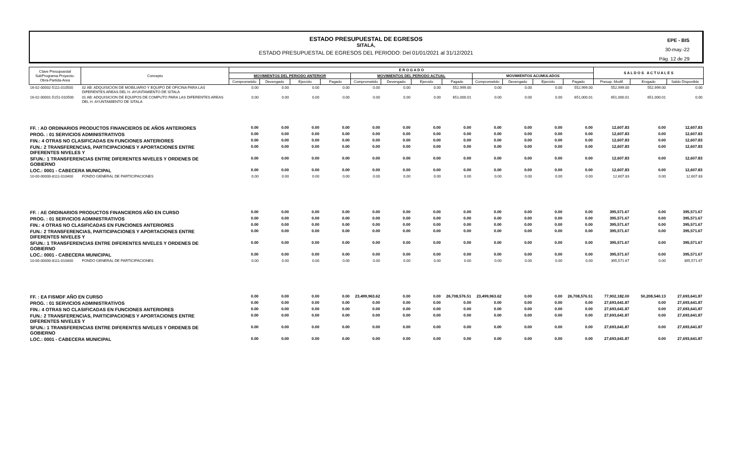ESTADO PRESUPUESTAL DE EGRESOS
SITALÁ,
ESTADO PRESUPUESTAL DE EGRESOS DEL PERIODO: Del 01/01/2021 al 31/12/2021
EPE - BIS
30-may.-22
Pág. 12 de 29
| Clave Presupuestal SubPrograma-Proyecto- Obra-Partida-Area | Concepto | E R O G A D O | | | | | | | | | | | | S A L D O S A C T U A L E S | | |
| --- | --- | --- | --- | --- | --- | --- | --- | --- | --- | --- | --- | --- | --- | --- | --- | --- |
| | | MOVIMIENTOS DEL PERIODO ANTERIOR | | | | MOVIMIENTOS DEL PERIODO ACTUAL | | | | MOVIMIENTOS ACUMULADOS | | | | | | |
| | | Comprometido | Devengado | Ejercido | Pagado | Comprometido | Devengado | Ejercido | Pagado | Comprometido | Devengado | Ejercido | Pagado | Presup. Modif. | Erogado | Saldo Disponible |
| 16-02-00002-5111-010500 | 02 AB: ADQUISICION DE MOBILIARIO Y EQUIPO DE OFICINA PARA LAS DIFERENTES AREAS DEL H. AYUNTAMIENTO DE SITALA | 0.00 | 0.00 | 0.00 | 0.00 | 0.00 | 0.00 | 0.00 | 552,999.00 | 0.00 | 0.00 | 0.00 | 552,999.00 | 552,999.00 | 552,999.00 | 0.00 |
| 16-02-00001-5151-010500 | 01 AB: ADQUISICION DE EQUIPOS DE COMPUTO PARA LAS DIFERENTES AREAS DEL H. AYUNTAMIENTO DE SITALA | 0.00 | 0.00 | 0.00 | 0.00 | 0.00 | 0.00 | 0.00 | 651,000.01 | 0.00 | 0.00 | 0.00 | 651,000.01 | 651,000.01 | 651,000.01 | 0.00 |
| FF. : AD ORDINARIOS PRODUCTOS FINANCIEROS DE AÑOS ANTERIORES | | 0.00 | 0.00 | 0.00 | 0.00 | 0.00 | 0.00 | 0.00 | 0.00 | 0.00 | 0.00 | 0.00 | 0.00 | 12,607.83 | 0.00 | 12,607.83 |
| PROG. : 01 SERVICIOS ADMINISTRATIVOS | | 0.00 | 0.00 | 0.00 | 0.00 | 0.00 | 0.00 | 0.00 | 0.00 | 0.00 | 0.00 | 0.00 | 0.00 | 12,607.83 | 0.00 | 12,607.83 |
| FIN.: 4 OTRAS NO CLASIFICADAS EN FUNCIONES ANTERIORES | | 0.00 | 0.00 | 0.00 | 0.00 | 0.00 | 0.00 | 0.00 | 0.00 | 0.00 | 0.00 | 0.00 | 0.00 | 12,607.83 | 0.00 | 12,607.83 |
| FUN.: 2 TRANSFERENCIAS, PARTICIPACIONES Y APORTACIONES ENTRE DIFERENTES NIVELES Y | | 0.00 | 0.00 | 0.00 | 0.00 | 0.00 | 0.00 | 0.00 | 0.00 | 0.00 | 0.00 | 0.00 | 0.00 | 12,607.83 | 0.00 | 12,607.83 |
| SFUN.: 1 TRANSFERENCIAS ENTRE DIFERENTES NIVELES Y ORDENES DE GOBIERNO | | 0.00 | 0.00 | 0.00 | 0.00 | 0.00 | 0.00 | 0.00 | 0.00 | 0.00 | 0.00 | 0.00 | 0.00 | 12,607.83 | 0.00 | 12,607.83 |
| LOC.: 0001 - CABECERA MUNICIPAL | | 0.00 | 0.00 | 0.00 | 0.00 | 0.00 | 0.00 | 0.00 | 0.00 | 0.00 | 0.00 | 0.00 | 0.00 | 12,607.83 | 0.00 | 12,607.83 |
| 10-00-00000-8111-010400 | FONDO GENERAL DE PARTICIPACIONES | 0.00 | 0.00 | 0.00 | 0.00 | 0.00 | 0.00 | 0.00 | 0.00 | 0.00 | 0.00 | 0.00 | 0.00 | 12,607.83 | 0.00 | 12,607.83 |
| FF. : AE ORDINARIOS PRODUCTOS FINANCIEROS AÑO EN CURSO | | 0.00 | 0.00 | 0.00 | 0.00 | 0.00 | 0.00 | 0.00 | 0.00 | 0.00 | 0.00 | 0.00 | 0.00 | 395,571.67 | 0.00 | 395,571.67 |
| PROG. : 01 SERVICIOS ADMINISTRATIVOS | | 0.00 | 0.00 | 0.00 | 0.00 | 0.00 | 0.00 | 0.00 | 0.00 | 0.00 | 0.00 | 0.00 | 0.00 | 395,571.67 | 0.00 | 395,571.67 |
| FIN.: 4 OTRAS NO CLASIFICADAS EN FUNCIONES ANTERIORES | | 0.00 | 0.00 | 0.00 | 0.00 | 0.00 | 0.00 | 0.00 | 0.00 | 0.00 | 0.00 | 0.00 | 0.00 | 395,571.67 | 0.00 | 395,571.67 |
| FUN.: 2 TRANSFERENCIAS, PARTICIPACIONES Y APORTACIONES ENTRE DIFERENTES NIVELES Y | | 0.00 | 0.00 | 0.00 | 0.00 | 0.00 | 0.00 | 0.00 | 0.00 | 0.00 | 0.00 | 0.00 | 0.00 | 395,571.67 | 0.00 | 395,571.67 |
| SFUN.: 1 TRANSFERENCIAS ENTRE DIFERENTES NIVELES Y ORDENES DE GOBIERNO | | 0.00 | 0.00 | 0.00 | 0.00 | 0.00 | 0.00 | 0.00 | 0.00 | 0.00 | 0.00 | 0.00 | 0.00 | 395,571.67 | 0.00 | 395,571.67 |
| LOC.: 0001 - CABECERA MUNICIPAL | | 0.00 | 0.00 | 0.00 | 0.00 | 0.00 | 0.00 | 0.00 | 0.00 | 0.00 | 0.00 | 0.00 | 0.00 | 395,571.67 | 0.00 | 395,571.67 |
| 10-00-00000-8111-010400 | FONDO GENERAL DE PARTICIPACIONES | 0.00 | 0.00 | 0.00 | 0.00 | 0.00 | 0.00 | 0.00 | 0.00 | 0.00 | 0.00 | 0.00 | 0.00 | 395,571.67 | 0.00 | 395,571.67 |
| FF. : EA FISMDF AÑO EN CURSO | | 0.00 | 0.00 | 0.00 | 0.00 | 23,499,963.62 | 0.00 | 0.00 | 26,708,576.51 | 23,499,963.62 | 0.00 | 0.00 | 26,708,576.51 | 77,902,182.00 | 50,208,540.13 | 27,693,641.87 |
| PROG. : 01 SERVICIOS ADMINISTRATIVOS | | 0.00 | 0.00 | 0.00 | 0.00 | 0.00 | 0.00 | 0.00 | 0.00 | 0.00 | 0.00 | 0.00 | 0.00 | 27,693,641.87 | 0.00 | 27,693,641.87 |
| FIN.: 4 OTRAS NO CLASIFICADAS EN FUNCIONES ANTERIORES | | 0.00 | 0.00 | 0.00 | 0.00 | 0.00 | 0.00 | 0.00 | 0.00 | 0.00 | 0.00 | 0.00 | 0.00 | 27,693,641.87 | 0.00 | 27,693,641.87 |
| FUN.: 2 TRANSFERENCIAS, PARTICIPACIONES Y APORTACIONES ENTRE DIFERENTES NIVELES Y | | 0.00 | 0.00 | 0.00 | 0.00 | 0.00 | 0.00 | 0.00 | 0.00 | 0.00 | 0.00 | 0.00 | 0.00 | 27,693,641.87 | 0.00 | 27,693,641.87 |
| SFUN.: 1 TRANSFERENCIAS ENTRE DIFERENTES NIVELES Y ORDENES DE GOBIERNO | | 0.00 | 0.00 | 0.00 | 0.00 | 0.00 | 0.00 | 0.00 | 0.00 | 0.00 | 0.00 | 0.00 | 0.00 | 27,693,641.87 | 0.00 | 27,693,641.87 |
| LOC.: 0001 - CABECERA MUNICIPAL | | 0.00 | 0.00 | 0.00 | 0.00 | 0.00 | 0.00 | 0.00 | 0.00 | 0.00 | 0.00 | 0.00 | 0.00 | 27,693,641.87 | 0.00 | 27,693,641.87 |